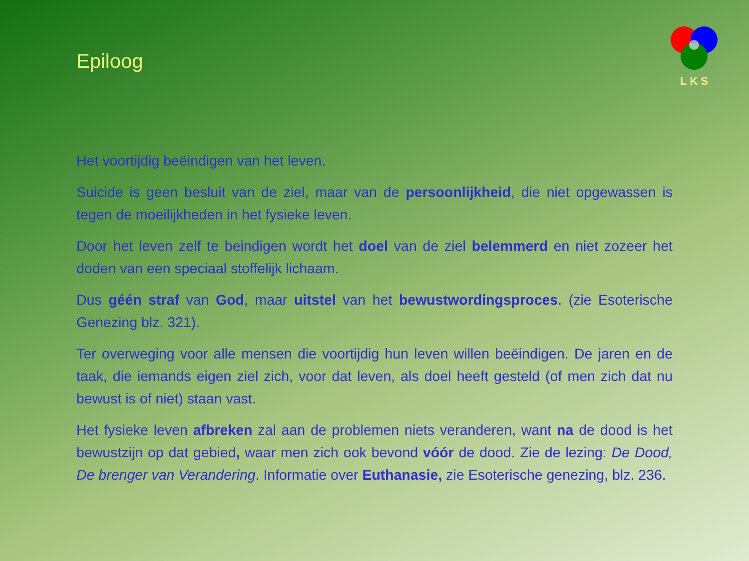LKS
Epiloog
Het voortijdig beëindigen van het leven.
Suicide is geen besluit van de ziel, maar van de persoonlijkheid, die niet opgewassen is tegen de moeilijkheden in het fysieke leven.
Door het leven zelf te beindigen wordt het doel van de ziel belemmerd en niet zozeer het doden van een speciaal stoffelijk lichaam.
Dus géén straf van God, maar uitstel van het bewustwordingsproces. (zie Esoterische Genezing blz. 321).
Ter overweging voor alle mensen die voortijdig hun leven willen beëindigen. De jaren en de taak, die iemands eigen ziel zich, voor dat leven, als doel heeft gesteld (of men zich dat nu bewust is of niet) staan vast.
Het fysieke leven afbreken zal aan de problemen niets veranderen, want na de dood is het bewustzijn op dat gebied, waar men zich ook bevond vóór de dood. Zie de lezing: De Dood, De brenger van Verandering. Informatie over Euthanasie, zie Esoterische genezing, blz. 236.